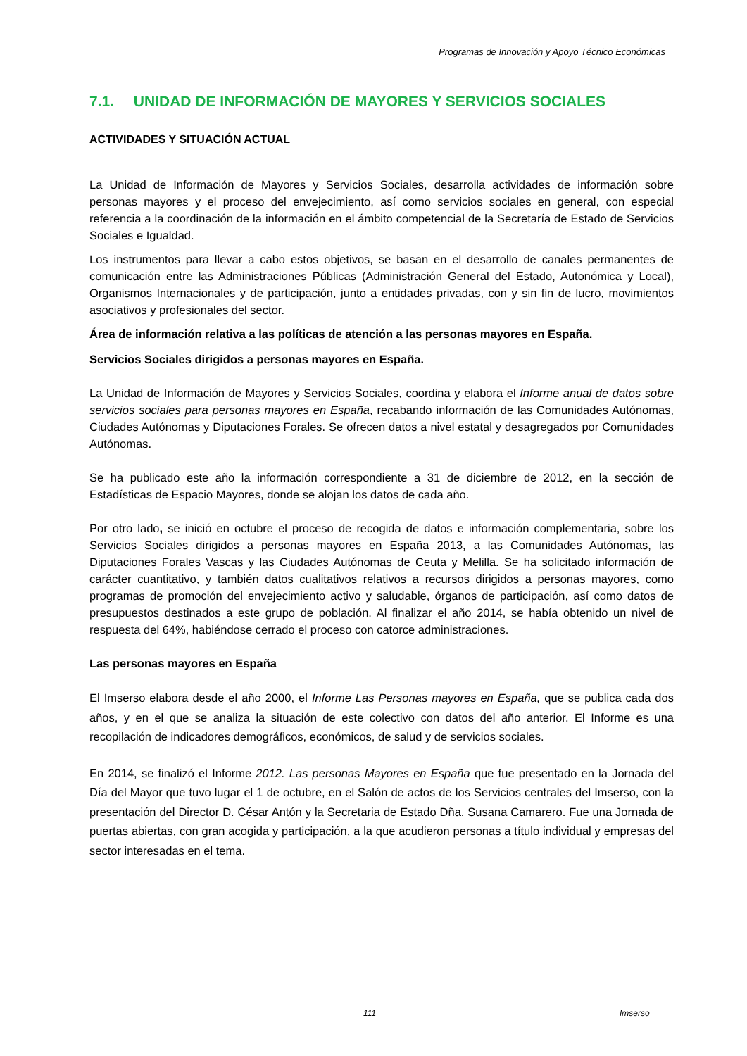Programas de Innovación y Apoyo Técnico Económicas
7.1. UNIDAD DE INFORMACIÓN DE MAYORES Y SERVICIOS SOCIALES
ACTIVIDADES Y SITUACIÓN ACTUAL
La Unidad de Información de Mayores y Servicios Sociales, desarrolla actividades de información sobre personas mayores y el proceso del envejecimiento, así como servicios sociales en general, con especial referencia a la coordinación de la información en el ámbito competencial de la Secretaría de Estado de Servicios Sociales e Igualdad.
Los instrumentos para llevar a cabo estos objetivos, se basan en el desarrollo de canales permanentes de comunicación entre las Administraciones Públicas (Administración General del Estado, Autonómica y Local), Organismos Internacionales y de participación, junto a entidades privadas, con y sin fin de lucro, movimientos asociativos y profesionales del sector.
Área de información relativa a las políticas de atención a las personas mayores en España.
Servicios Sociales dirigidos a personas mayores en España.
La Unidad de Información de Mayores y Servicios Sociales, coordina y elabora el Informe anual de datos sobre servicios sociales para personas mayores en España, recabando información de las Comunidades Autónomas, Ciudades Autónomas y Diputaciones Forales. Se ofrecen datos a nivel estatal y desagregados por Comunidades Autónomas.
Se ha publicado este año la información correspondiente a 31 de diciembre de 2012, en la sección de Estadísticas de Espacio Mayores, donde se alojan los datos de cada año.
Por otro lado, se inició en octubre el proceso de recogida de datos e información complementaria, sobre los Servicios Sociales dirigidos a personas mayores en España 2013, a las Comunidades Autónomas, las Diputaciones Forales Vascas y las Ciudades Autónomas de Ceuta y Melilla. Se ha solicitado información de carácter cuantitativo, y también datos cualitativos relativos a recursos dirigidos a personas mayores, como programas de promoción del envejecimiento activo y saludable, órganos de participación, así como datos de presupuestos destinados a este grupo de población. Al finalizar el año 2014, se había obtenido un nivel de respuesta del 64%, habiéndose cerrado el proceso con catorce administraciones.
Las personas mayores en España
El Imserso elabora desde el año 2000, el Informe Las Personas mayores en España, que se publica cada dos años, y en el que se analiza la situación de este colectivo con datos del año anterior. El Informe es una recopilación de indicadores demográficos, económicos, de salud y de servicios sociales.
En 2014, se finalizó el Informe 2012. Las personas Mayores en España que fue presentado en la Jornada del Día del Mayor que tuvo lugar el 1 de octubre, en el Salón de actos de los Servicios centrales del Imserso, con la presentación del Director D. César Antón y la Secretaria de Estado Dña. Susana Camarero. Fue una Jornada de puertas abiertas, con gran acogida y participación, a la que acudieron personas a título individual y empresas del sector interesadas en el tema.
111 Imserso